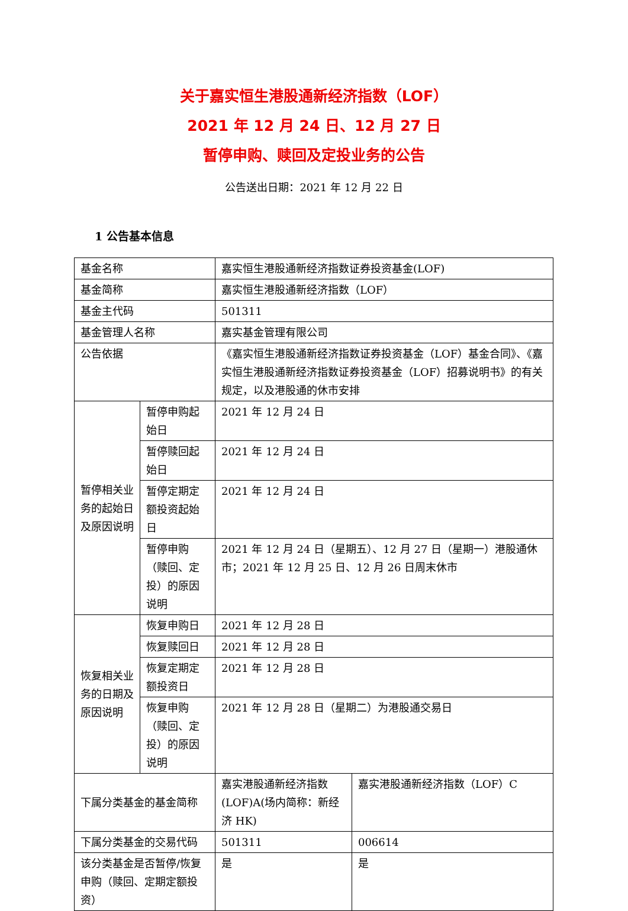关于嘉实恒生港股通新经济指数（LOF）
2021 年 12 月 24 日、12 月 27 日
暂停申购、赎回及定投业务的公告
公告送出日期：2021 年 12 月 22 日
1 公告基本信息
| 基金名称 | | 嘉实恒生港股通新经济指数证券投资基金(LOF) | |
| 基金简称 | | 嘉实恒生港股通新经济指数（LOF） | |
| 基金主代码 | | 501311 | |
| 基金管理人名称 | | 嘉实基金管理有限公司 | |
| 公告依据 | | 《嘉实恒生港股通新经济指数证券投资基金（LOF）基金合同》、《嘉实恒生港股通新经济指数证券投资基金（LOF）招募说明书》的有关规定，以及港股通的休市安排 | |
| 暂停相关业务的起始日及原因说明 | 暂停申购起始日 | 2021 年 12 月 24 日 | |
| | 暂停赎回起始日 | 2021 年 12 月 24 日 | |
| | 暂停定期定额投资起始日 | 2021 年 12 月 24 日 | |
| | 暂停申购（赎回、定投）的原因说明 | 2021 年 12 月 24 日（星期五）、12 月 27 日（星期一）港股通休市；2021 年 12 月 25 日、12 月 26 日周末休市 | |
| 恢复相关业务的日期及原因说明 | 恢复申购日 | 2021 年 12 月 28 日 | |
| | 恢复赎回日 | 2021 年 12 月 28 日 | |
| | 恢复定期定额投资日 | 2021 年 12 月 28 日 | |
| | 恢复申购（赎回、定投）的原因说明 | 2021 年 12 月 28 日（星期二）为港股通交易日 | |
| 下属分类基金的基金简称 | | 嘉实港股通新经济指数(LOF)A(场内简称：新经济 HK) | 嘉实港股通新经济指数（LOF）C |
| 下属分类基金的交易代码 | | 501311 | 006614 |
| 该分类基金是否暂停/恢复申购（赎回、定期定额投资） | | 是 | 是 |